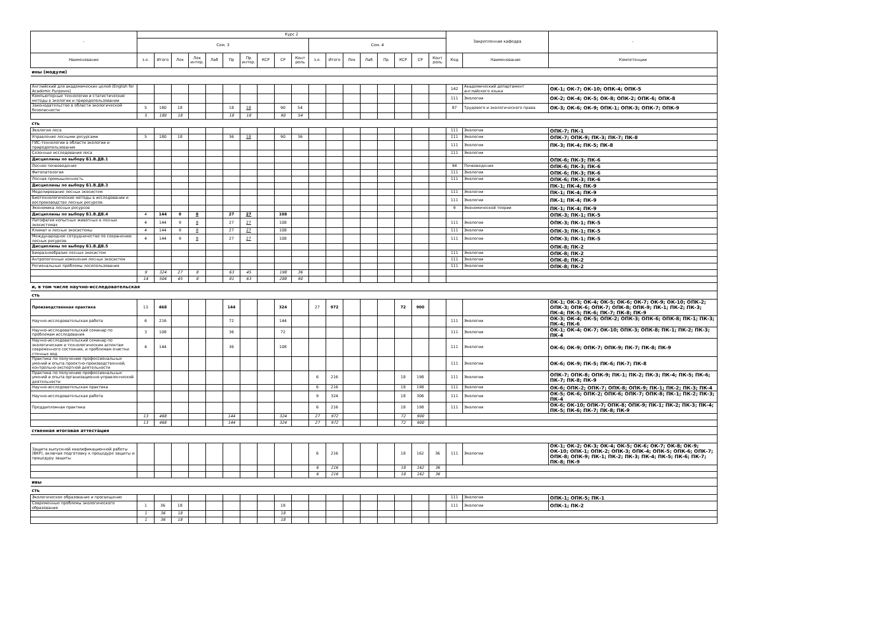| - | Курс 2 | | | | | | | | | | | | | | | | | | Закрепленная кафедра | | - |
| --- | --- | --- | --- | --- | --- | --- | --- | --- | --- | --- | --- | --- | --- | --- | --- | --- | --- | --- | --- | --- | --- |
| | Сем. 3 | | | | | | | | | | Сем. 4 | | | | | | | | | | |
| Наименование | з.е. | Итого | Лек | Лек интер. | Лаб | Пр | Пр интер. | КСР | СР | Конт роль | з.е. | Итого | Лек | Лаб | Пр | КСР | СР | Конт роль | Код | Наименование | Компетенции |
| ины (модули) | | | | | | | | | | | | | | | | | | | | | |
| Английский для академических целей (English for Academic Purposes) | | | | | | | | | | | | | | | | | | | 142 | Академический департамент английского языка | ОК-1; ОК-7; ОК-10; ОПК-4; ОПК-5 |
| Компьютерные технологии и статистические методы в экологии и природопользовании | | | | | | | | | | | | | | | | | | | 111 | Экологии | ОК-2; ОК-4; ОК-5; ОК-8; ОПК-2; ОПК-6; ОПК-8 |
| Законодательство в области экологической безопасности | 5 | 180 | 18 | | | 18 | 18 | | 90 | 54 | | | | | | | | | 87 | Трудового и экологического права | ОК-3; ОК-6; ОК-9; ОПК-1; ОПК-3; ОПК-7; ОПК-9 |
| | 5 | 180 | 18 | | | 18 | 18 | | 90 | 54 | | | | | | | | | | | |
| сть | | | | | | | | | | | | | | | | | | | | | |
| Экология леса | | | | | | | | | | | | | | | | | | | 111 | Экологии | ОПК-7; ПК-1 |
| Управление лесными ресурсами | 5 | 180 | 18 | | | 36 | 18 | | 90 | 36 | | | | | | | | | 111 | Экологии | ОПК-7; ОПК-9; ПК-3; ПК-7; ПК-8 |
| ГИС-технологии в области экологии и природопользования | | | | | | | | | | | | | | | | | | | 111 | Экологии | ПК-3; ПК-4; ПК-5; ПК-8 |
| Сезонные исследования леса | | | | | | | | | | | | | | | | | | | 111 | Экологии | |
| Дисциплины по выбору Б1.В.ДВ.1 | | | | | | | | | | | | | | | | | | | | | ОПК-6; ПК-3; ПК-6 |
| Лесное почвоведение | | | | | | | | | | | | | | | | | | | 94 | Почвоведения | ОПК-6; ПК-3; ПК-6 |
| Фитопатология | | | | | | | | | | | | | | | | | | | 111 | Экологии | ОПК-6; ПК-3; ПК-6 |
| Лесная промышленность | | | | | | | | | | | | | | | | | | | 111 | Экологии | ОПК-6; ПК-3; ПК-6 |
| Дисциплины по выбору Б1.В.ДВ.3 | | | | | | | | | | | | | | | | | | | | | ПК-1; ПК-4; ПК-9 |
| Моделирование лесных экосистем | | | | | | | | | | | | | | | | | | | 111 | Экологии | ПК-1; ПК-4; ПК-9 |
| Биотехнологические методы в исследовании и воспроизводстве лесных ресурсов | | | | | | | | | | | | | | | | | | | 111 | Экологии | ПК-1; ПК-4; ПК-9 |
| Экономика лесных ресурсов | | | | | | | | | | | | | | | | | | | 9 | Экономической теории | ПК-1; ПК-4; ПК-9 |
| Дисциплины по выбору Б1.В.ДВ.4 | 4 | 144 | 9 | 8 | | 27 | 27 | | 108 | | | | | | | | | | | | ОПК-3; ПК-1; ПК-5 |
| Литофагия копытных животных в лесных экосистемах | 4 | 144 | 9 | 8 | | 27 | 27 | | 108 | | | | | | | | | | 111 | Экологии | ОПК-3; ПК-1; ПК-5 |
| Климат и лесные экосистемы | 4 | 144 | 9 | 8 | | 27 | 27 | | 108 | | | | | | | | | | 111 | Экологии | ОПК-3; ПК-1; ПК-5 |
| Международное сотрудничество по сохранению лесных ресурсов | 4 | 144 | 9 | 8 | | 27 | 27 | | 108 | | | | | | | | | | 111 | Экологии | ОПК-3; ПК-1; ПК-5 |
| Дисциплины по выбору Б1.В.ДВ.5 | | | | | | | | | | | | | | | | | | | | | ОПК-8; ПК-2 |
| Биоразнообразие лесных экосистем | | | | | | | | | | | | | | | | | | | 111 | Экологии | ОПК-8; ПК-2 |
| Антропогенные изменения лесных экосистем | | | | | | | | | | | | | | | | | | | 111 | Экологии | ОПК-8; ПК-2 |
| Региональные проблемы лесопользования | | | | | | | | | | | | | | | | | | | 111 | Экологии | ОПК-8; ПК-2 |
| | 9 | 324 | 27 | 8 | | 63 | 45 | | 198 | 36 | | | | | | | | | | | |
| | 14 | 504 | 45 | 8 | | 81 | 63 | | 288 | 90 | | | | | | | | | | | |
| и, в том числе научно-исследовательская | | | | | | | | | | | | | | | | | | | | | |
| сть | | | | | | | | | | | | | | | | | | | | | |
| Производственная практика | 13 | 468 | | | | 144 | | | 324 | | 27 | 972 | | | | 72 | 900 | | | | ОК-1; ОК-3; ОК-4; ОК-5; ОК-6; ОК-7; ОК-9; ОК-10; ОПК-2; ОПК-3; ОПК-6; ОПК-7; ОПК-8; ОПК-9; ПК-1; ПК-2; ПК-3; ПК-4; ПК-5; ПК-6; ПК-7; ПК-8; ПК-9 |
| Научно-исследовательская работа | 6 | 216 | | | | 72 | | | 144 | | | | | | | | | | 111 | Экологии | ОК-3; ОК-4; ОК-5; ОПК-2; ОПК-3; ОПК-6; ОПК-8; ПК-1; ПК-3; ПК-4; ПК-6 |
| Научно-исследовательский семинар по проблемам исследования | 3 | 108 | | | | 36 | | | 72 | | | | | | | | | | 111 | Экологии | ОК-1; ОК-4; ОК-7; ОК-10; ОПК-3; ОПК-8; ПК-1; ПК-2; ПК-3; ПК-4 |
| Научно-исследовательский семинар по экологическим и технологическим аспектам современного состояния, и проблемам очистки сточных вод | 4 | 144 | | | | 36 | | | 108 | | | | | | | | | | 111 | Экологии | ОК-6; ОК-9; ОПК-7; ОПК-9; ПК-7; ПК-8; ПК-9 |
| Практика по получению профессиональных умений и опыта проектно-производственной; контрольно-экспертной деятельности | | | | | | | | | | | | | | | | | | | 111 | Экологии | ОК-6; ОК-9; ПК-5; ПК-6; ПК-7; ПК-8 |
| Практика по получению профессиональных умений и опыта организационно-управленческой деятельности | | | | | | | | | | | 6 | 216 | | | | 18 | 198 | | 111 | Экологии | ОПК-7; ОПК-8; ОПК-9; ПК-1; ПК-2; ПК-3; ПК-4; ПК-5; ПК-6; ПК-7; ПК-8; ПК-9 |
| Научно-исследовательская практика | | | | | | | | | | | 6 | 216 | | | | 18 | 198 | | 111 | Экологии | ОК-6; ОПК-2; ОПК-7; ОПК-8; ОПК-9; ПК-1; ПК-2; ПК-3; ПК-4 |
| Научно-исследовательская работа | | | | | | | | | | | 9 | 324 | | | | 18 | 306 | | 111 | Экологии | ОК-5; ОК-6; ОПК-2; ОПК-6; ОПК-7; ОПК-8; ПК-1; ПК-2; ПК-3; ПК-4 |
| Преддипломная практика | | | | | | | | | | | 6 | 216 | | | | 18 | 198 | | 111 | Экологии | ОК-6; ОК-10; ОПК-7; ОПК-8; ОПК-9; ПК-1; ПК-2; ПК-3; ПК-4; ПК-5; ПК-6; ПК-7; ПК-8; ПК-9 |
| | 13 | 468 | | | | 144 | | | 324 | | 27 | 972 | | | | 72 | 900 | | | | |
| | 13 | 468 | | | | 144 | | | 324 | | 27 | 972 | | | | 72 | 900 | | | | |
| ственная итоговая аттестация | | | | | | | | | | | | | | | | | | | | | |
| Защита выпускной квалификационной работы (ВКР), включая подготовку к процедуре защиты и процедуру защиты | | | | | | | | | | | 6 | 216 | | | | 18 | 162 | 36 | 111 | Экологии | ОК-1; ОК-2; ОК-3; ОК-4; ОК-5; ОК-6; ОК-7; ОК-8; ОК-9; ОК-10; ОПК-1; ОПК-2; ОПК-3; ОПК-4; ОПК-5; ОПК-6; ОПК-7; ОПК-8; ОПК-9; ПК-1; ПК-2; ПК-3; ПК-4; ПК-5; ПК-6; ПК-7; ПК-8; ПК-9 |
| | | | | | | | | | | | 6 | 216 | | | | 18 | 162 | 36 | | | |
| | | | | | | | | | | | 6 | 216 | | | | 18 | 162 | 36 | | | |
| ивы | | | | | | | | | | | | | | | | | | | | | |
| сть | | | | | | | | | | | | | | | | | | | | | |
| Экологическое образование и просвещение | | | | | | | | | | | | | | | | | | | 111 | Экологии | ОПК-1; ОПК-5; ПК-1 |
| Современные проблемы экологического образования | 1 | 36 | 18 | | | | | | 18 | | | | | | | | | | 111 | Экологии | ОПК-1; ПК-2 |
| | 1 | 36 | 18 | | | | | | 18 | | | | | | | | | | | | |
| | 1 | 36 | 18 | | | | | | 18 | | | | | | | | | | | | |